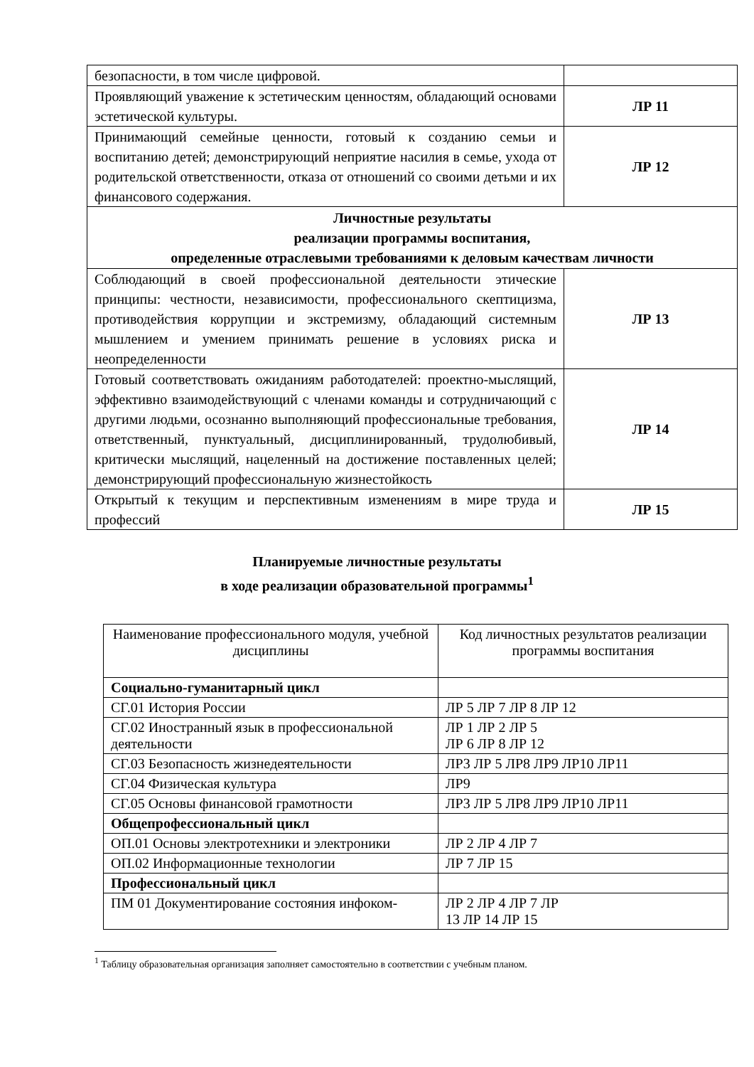| безопасности, в том числе цифровой. | |
| Проявляющий уважение к эстетическим ценностям, обладающий основами эстетической культуры. | ЛР 11 |
| Принимающий семейные ценности, готовый к созданию семьи и воспитанию детей; демонстрирующий неприятие насилия в семье, ухода от родительской ответственности, отказа от отношений со своими детьми и их финансового содержания. | ЛР 12 |
| Личностные результаты реализации программы воспитания, определенные отраслевыми требованиями к деловым качествам личности | |
| Соблюдающий в своей профессиональной деятельности этические принципы: честности, независимости, профессионального скептицизма, противодействия коррупции и экстремизму, обладающий системным мышлением и умением принимать решение в условиях риска и неопределенности | ЛР 13 |
| Готовый соответствовать ожиданиям работодателей: проектно-мыслящий, эффективно взаимодействующий с членами команды и сотрудничающий с другими людьми, осознанно выполняющий профессиональные требования, ответственный, пунктуальный, дисциплинированный, трудолюбивый, критически мыслящий, нацеленный на достижение поставленных целей; демонстрирующий профессиональную жизнестойкость | ЛР 14 |
| Открытый к текущим и перспективным изменениям в мире труда и профессий | ЛР 15 |
Планируемые личностные результаты
в ходе реализации образовательной программы<sup>1</sup>
| Наименование профессионального модуля, учебной дисциплины | Код личностных результатов реализации программы воспитания |
| Социально-гуманитарный цикл | |
| СГ.01 История России | ЛР 5 ЛР 7 ЛР 8 ЛР 12 |
| СГ.02 Иностранный язык в профессиональной деятельности | ЛР 1 ЛР 2 ЛР 5 ЛР 6 ЛР 8 ЛР 12 |
| СГ.03 Безопасность жизнедеятельности | ЛР3 ЛР 5 ЛР8 ЛР9 ЛР10 ЛР11 |
| СГ.04 Физическая культура | ЛР9 |
| СГ.05 Основы финансовой грамотности | ЛР3 ЛР 5 ЛР8 ЛР9 ЛР10 ЛР11 |
| Общепрофессиональный цикл | |
| ОП.01 Основы электротехники и электроники | ЛР 2 ЛР 4 ЛР 7 |
| ОП.02 Информационные технологии | ЛР 7 ЛР 15 |
| Профессиональный цикл | |
| ПМ 01 Документирование состояния инфоком- | ЛР 2 ЛР 4 ЛР 7 ЛР 13 ЛР 14 ЛР 15 |
<sup>1</sup> Таблицу образовательная организация заполняет самостоятельно в соответствии с учебным планом.